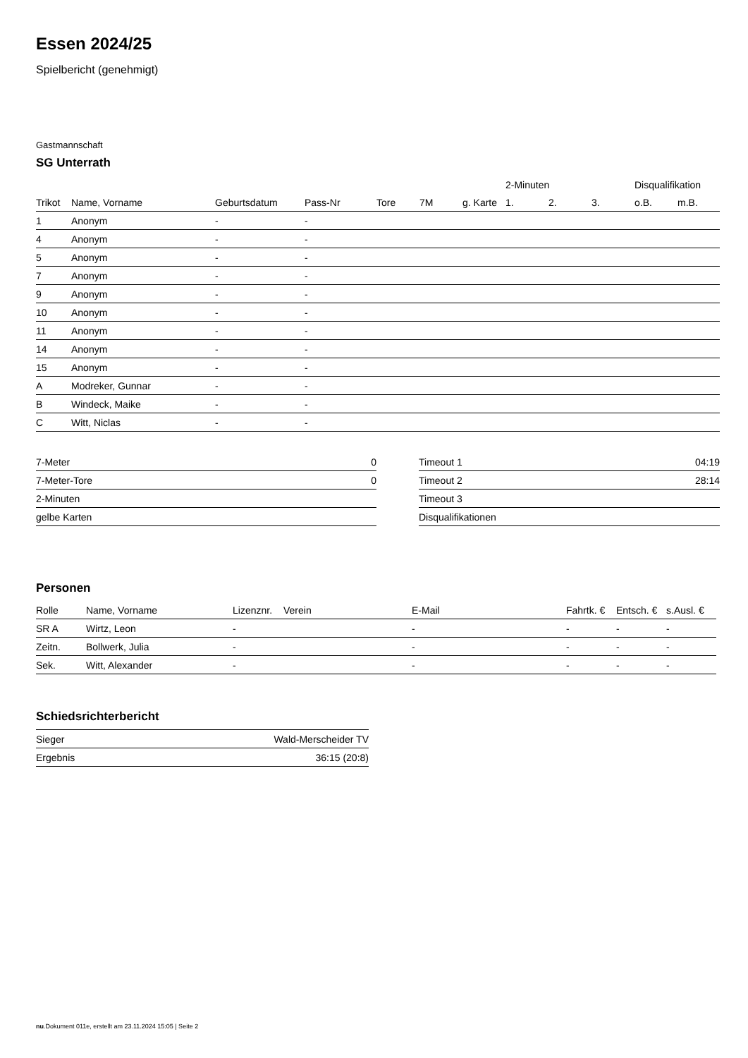Essen 2024/25
Spielbericht (genehmigt)
Gastmannschaft
SG Unterrath
| | | | | | | | 2-Minuten | | | Disqualifikation | |
| --- | --- | --- | --- | --- | --- | --- | --- | --- | --- | --- | --- |
| Trikot | Name, Vorname | Geburtsdatum | Pass-Nr | Tore | 7M | g. Karte | 1. | 2. | 3. | o.B. | m.B. |
| 1 | Anonym | - | - | | | | | | | | |
| 4 | Anonym | - | - | | | | | | | | |
| 5 | Anonym | - | - | | | | | | | | |
| 7 | Anonym | - | - | | | | | | | | |
| 9 | Anonym | - | - | | | | | | | | |
| 10 | Anonym | - | - | | | | | | | | |
| 11 | Anonym | - | - | | | | | | | | |
| 14 | Anonym | - | - | | | | | | | | |
| 15 | Anonym | - | - | | | | | | | | |
| A | Modreker, Gunnar | - | - | | | | | | | | |
| B | Windeck, Maike | - | - | | | | | | | | |
| C | Witt, Niclas | - | - | | | | | | | | |
| 7-Meter | 0 |
| 7-Meter-Tore | 0 |
| 2-Minuten | |
| gelbe Karten | |
| Timeout 1 | 04:19 |
| Timeout 2 | 28:14 |
| Timeout 3 | |
| Disqualifikationen | |
Personen
| Rolle | Name, Vorname | Lizenznr. | Verein | E-Mail | Fahrtk. € | Entsch. € | s.Ausl. € |
| --- | --- | --- | --- | --- | --- | --- | --- |
| SR A | Wirtz, Leon | - | | - | - | - | - |
| Zeitn. | Bollwerk, Julia | - | | - | - | - | - |
| Sek. | Witt, Alexander | - | | - | - | - | - |
Schiedsrichterbericht
| Sieger | Wald-Merscheider TV |
| Ergebnis | 36:15 (20:8) |
nu.Dokument 011e, erstellt am 23.11.2024 15:05 | Seite 2